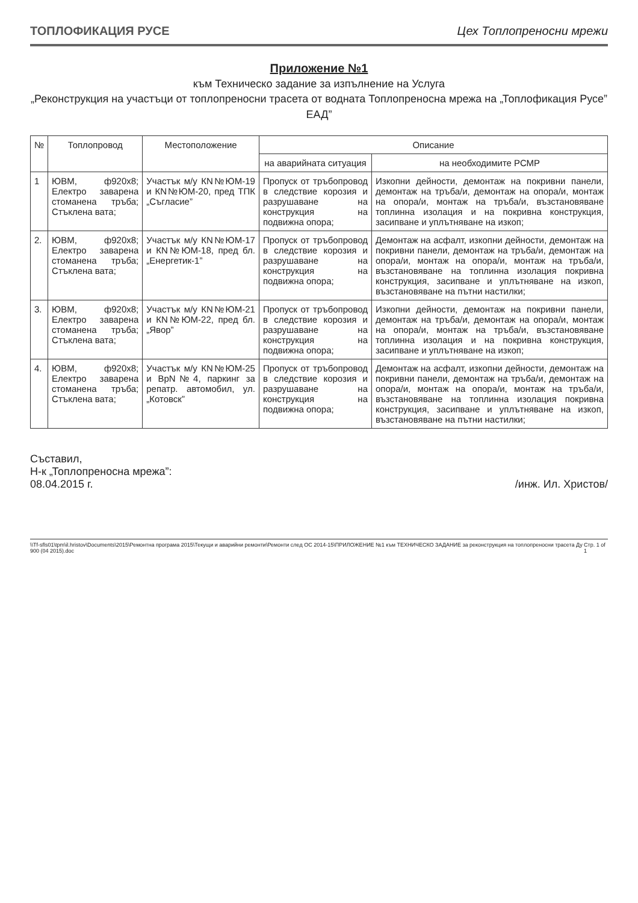ТОПЛОФИКАЦИЯ РУСЕ Цех Топлопреносни мрежи
Приложение №1
към Техническо задание за изпълнение на Услуга
„Реконструкция на участъци от топлопреносни трасета от водната Топлопреносна мрежа на „Топлофикация Русе” ЕАД”
| № | Топлопровод | Местоположение | Описание | |
| --- | --- | --- | --- | --- |
| | | | на аварийната ситуация | на необходимите РСМР |
| 1 | ЮВМ, ф920х8; Електро заварена стоманена тръба; Стъклена вата; | Участък м/у КN№ЮМ-19 и КN№ЮМ-20, пред ТПК „Съгласие” | Пропуск от тръбопровод в следствие корозия и разрушаване на конструкция на подвижна опора; | Изкопни дейности, демонтаж на покривни панели, демонтаж на тръба/и, демонтаж на опора/и, монтаж на опора/и, монтаж на тръба/и, възстановяване топлинна изолация и на покривна конструкция, засипване и уплътняване на изкоп; |
| 2. | ЮВМ, ф920х8; Електро заварена стоманена тръба; Стъклена вата; | Участък м/у КN№ЮМ-17 и КN№ЮМ-18, пред бл. „Енергетик-1” | Пропуск от тръбопровод в следствие корозия и разрушаване на конструкция на подвижна опора; | Демонтаж на асфалт, изкопни дейности, демонтаж на покривни панели, демонтаж на тръба/и, демонтаж на опора/и, монтаж на опора/и, монтаж на тръба/и, възстановяване на топлинна изолация покривна конструкция, засипване и уплътняване на изкоп, възстановяване на пътни настилки; |
| 3. | ЮВМ, ф920х8; Електро заварена стоманена тръба; Стъклена вата; | Участък м/у КN№ЮМ-21 и КN№ЮМ-22, пред бл. „Явор” | Пропуск от тръбопровод в следствие корозия и разрушаване на конструкция на подвижна опора; | Изкопни дейности, демонтаж на покривни панели, демонтаж на тръба/и, демонтаж на опора/и, монтаж на опора/и, монтаж на тръба/и, възстановяване топлинна изолация и на покривна конструкция, засипване и уплътняване на изкоп; |
| 4. | ЮВМ, ф920х8; Електро заварена стоманена тръба; Стъклена вата; | Участък м/у КN№ЮМ-25 и ВрN№4, паркинг за репатр. автомобил, ул. „Котовск” | Пропуск от тръбопровод в следствие корозия и разрушаване на конструкция на подвижна опора; | Демонтаж на асфалт, изкопни дейности, демонтаж на покривни панели, демонтаж на тръба/и, демонтаж на опора/и, монтаж на опора/и, монтаж на тръба/и, възстановяване на топлинна изолация покривна конструкция, засипване и уплътняване на изкоп, възстановяване на пътни настилки; |
Съставил,
Н-к „Топлопреносна мрежа”:
08.04.2015 г.
/инж. Ил. Христов/
\\Tf-sfls01\tpm\il.hristov\Documents\2015\Ремонтна програма 2015\Текущи и аварийни ремонти\Ремонти след ОС 2014-15\ПРИЛОЖЕНИЕ №1 към ТЕХНИЧЕСКО ЗАДАНИЕ за реконструкция на топлопреносни трасета Ду 900 (04 2015).doc Стр. 1 of 1